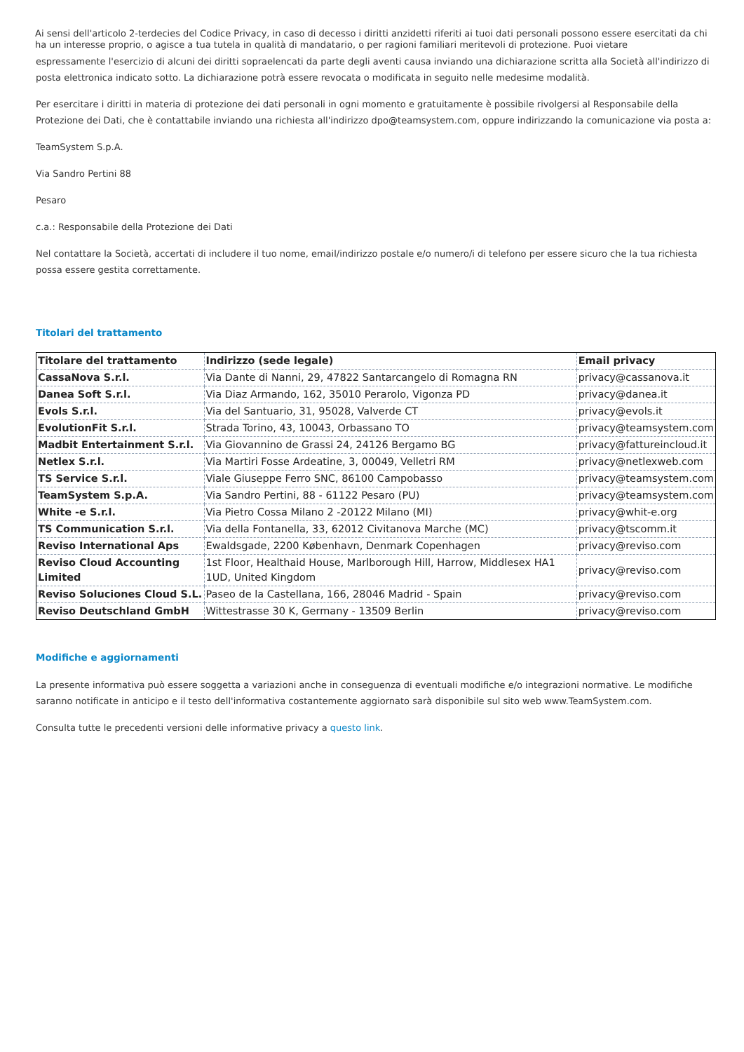Ai sensi dell'articolo 2-terdecies del Codice Privacy, in caso di decesso i diritti anzidetti riferiti ai tuoi dati personali possono essere esercitati da chi ha un interesse proprio, o agisce a tua tutela in qualità di mandatario, o per ragioni familiari meritevoli di protezione. Puoi vietare
espressamente l'esercizio di alcuni dei diritti sopraelencati da parte degli aventi causa inviando una dichiarazione scritta alla Società all'indirizzo di posta elettronica indicato sotto. La dichiarazione potrà essere revocata o modificata in seguito nelle medesime modalità.
Per esercitare i diritti in materia di protezione dei dati personali in ogni momento e gratuitamente è possibile rivolgersi al Responsabile della Protezione dei Dati, che è contattabile inviando una richiesta all'indirizzo dpo@teamsystem.com, oppure indirizzando la comunicazione via posta a:
TeamSystem S.p.A.
Via Sandro Pertini 88
Pesaro
c.a.: Responsabile della Protezione dei Dati
Nel contattare la Società, accertati di includere il tuo nome, email/indirizzo postale e/o numero/i di telefono per essere sicuro che la tua richiesta possa essere gestita correttamente.
Titolari del trattamento
| Titolare del trattamento | Indirizzo (sede legale) | Email privacy |
| --- | --- | --- |
| CassaNova S.r.l. | Via Dante di Nanni, 29, 47822 Santarcangelo di Romagna RN | privacy@cassanova.it |
| Danea Soft S.r.l. | Via Diaz Armando, 162, 35010 Perarolo, Vigonza PD | privacy@danea.it |
| Evols S.r.l. | Via del Santuario, 31, 95028, Valverde CT | privacy@evols.it |
| EvolutionFit S.r.l. | Strada Torino, 43, 10043, Orbassano TO | privacy@teamsystem.com |
| Madbit Entertainment S.r.l. | Via Giovannino de Grassi 24, 24126 Bergamo BG | privacy@fattureincloud.it |
| Netlex S.r.l. | Via Martiri Fosse Ardeatine, 3, 00049, Velletri RM | privacy@netlexweb.com |
| TS Service S.r.l. | Viale Giuseppe Ferro SNC, 86100 Campobasso | privacy@teamsystem.com |
| TeamSystem S.p.A. | Via Sandro Pertini, 88 - 61122 Pesaro (PU) | privacy@teamsystem.com |
| White -e S.r.l. | Via Pietro Cossa Milano 2 -20122 Milano (MI) | privacy@whit-e.org |
| TS Communication S.r.l. | Via della Fontanella, 33, 62012 Civitanova Marche (MC) | privacy@tscomm.it |
| Reviso International Aps | Ewaldsgade, 2200 København, Denmark Copenhagen | privacy@reviso.com |
| Reviso Cloud Accounting Limited | 1st Floor, Healthaid House, Marlborough Hill, Harrow, Middlesex HA1 1UD, United Kingdom | privacy@reviso.com |
| Reviso Soluciones Cloud S.L. | Paseo de la Castellana, 166, 28046 Madrid - Spain | privacy@reviso.com |
| Reviso Deutschland GmbH | Wittestrasse 30 K, Germany - 13509 Berlin | privacy@reviso.com |
Modifiche e aggiornamenti
La presente informativa può essere soggetta a variazioni anche in conseguenza di eventuali modifiche e/o integrazioni normative. Le modifiche saranno notificate in anticipo e il testo dell'informativa costantemente aggiornato sarà disponibile sul sito web www.TeamSystem.com.
Consulta tutte le precedenti versioni delle informative privacy a questo link.